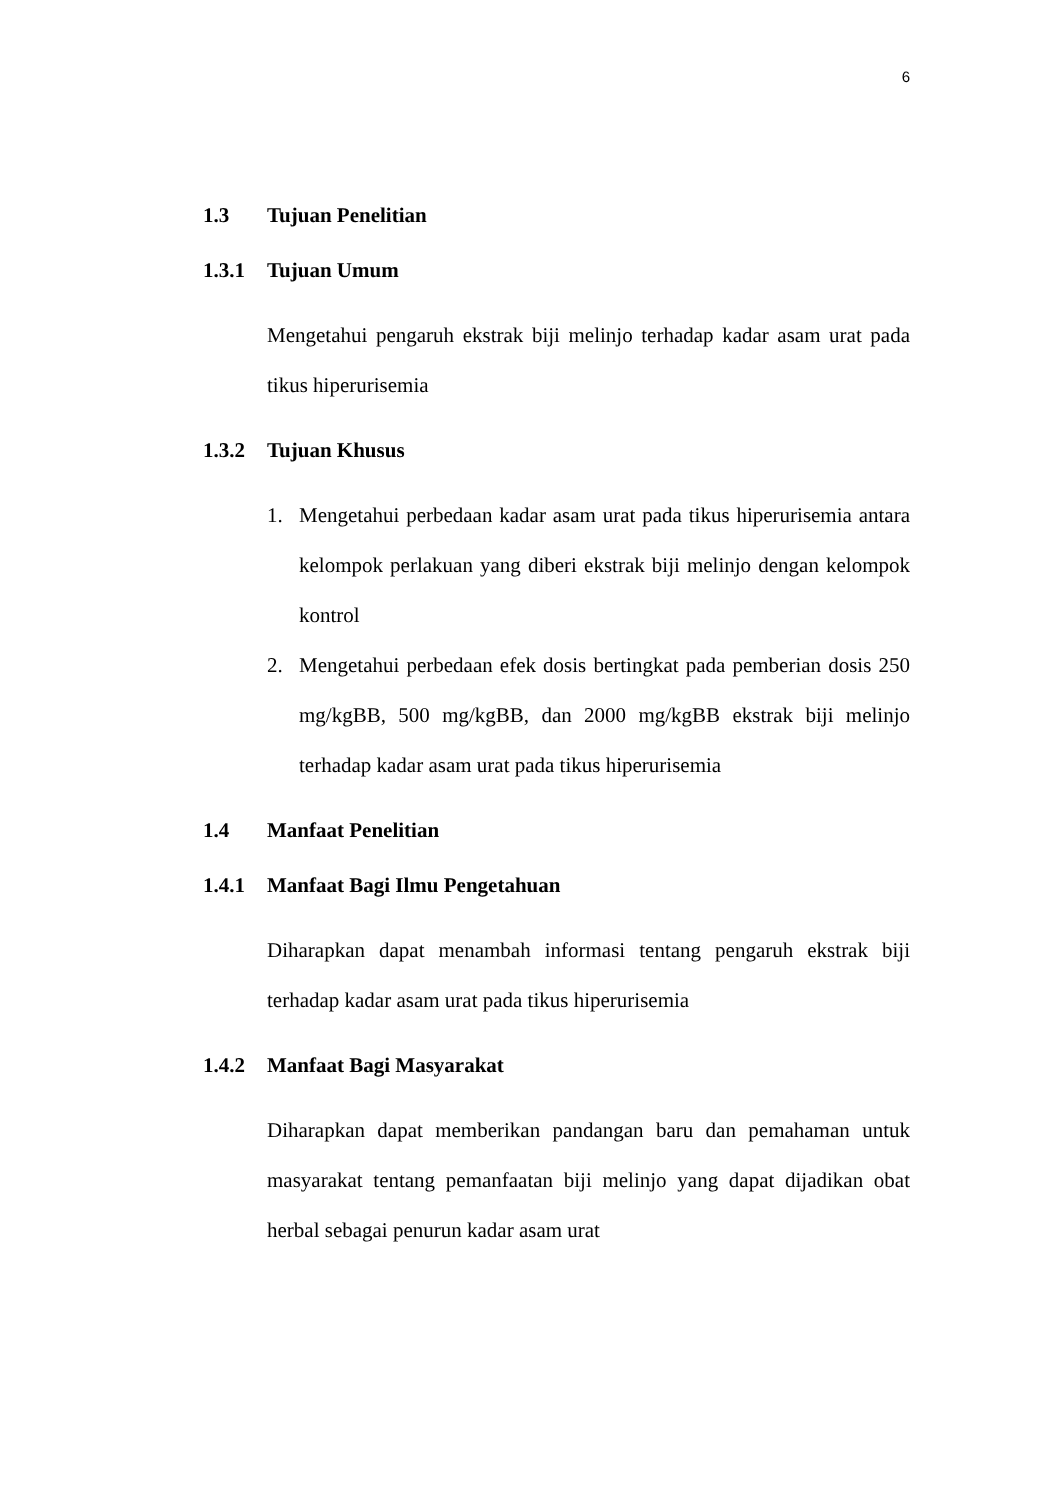6
1.3 Tujuan Penelitian
1.3.1 Tujuan Umum
Mengetahui pengaruh ekstrak biji melinjo terhadap kadar asam urat pada tikus hiperurisemia
1.3.2 Tujuan Khusus
1. Mengetahui perbedaan kadar asam urat pada tikus hiperurisemia antara kelompok perlakuan yang diberi ekstrak biji melinjo dengan kelompok kontrol
2. Mengetahui perbedaan efek dosis bertingkat pada pemberian dosis 250 mg/kgBB, 500 mg/kgBB, dan 2000 mg/kgBB ekstrak biji melinjo terhadap kadar asam urat pada tikus hiperurisemia
1.4 Manfaat Penelitian
1.4.1 Manfaat Bagi Ilmu Pengetahuan
Diharapkan dapat menambah informasi tentang pengaruh ekstrak biji terhadap kadar asam urat pada tikus hiperurisemia
1.4.2 Manfaat Bagi Masyarakat
Diharapkan dapat memberikan pandangan baru dan pemahaman untuk masyarakat tentang pemanfaatan biji melinjo yang dapat dijadikan obat herbal sebagai penurun kadar asam urat